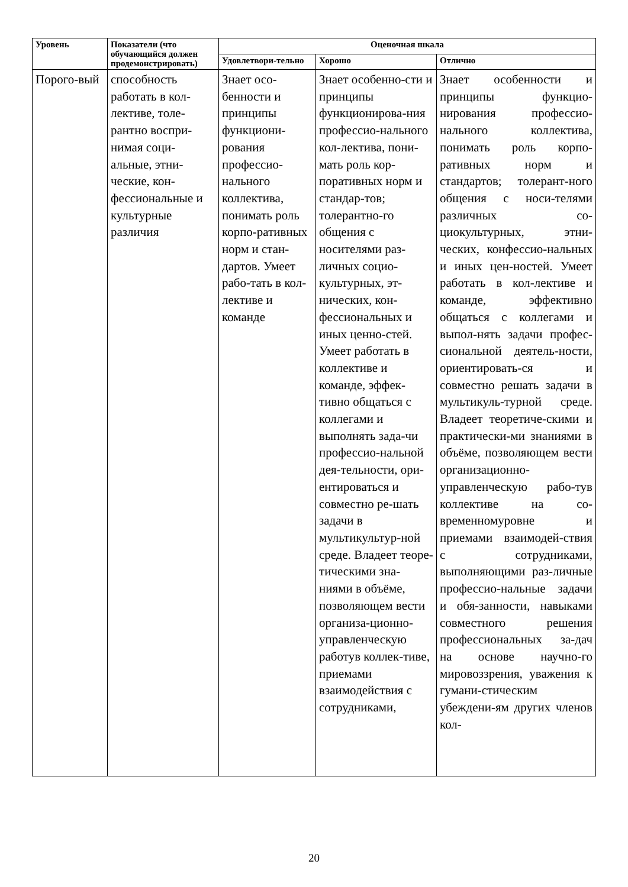| Уровень | Показатели (что обучающийся должен продемонстрировать) | Оценочная шкала | | |
| --- | --- | --- | --- | --- |
| | | Удовлетвори-тельно | Хорошо | Отлично |
| Порого-вый | способность работать в кол-лективе, толе-рантно воспри-нимая соци-альные, этни-ческие, кон-фессиональные и культурные различия | Знает осо-бенности и принципы функциони-рования профессио-нального коллектива, понимать роль корпо-ративных норм и стан-дартов. Умеет рабо-тать в кол-лективе и команде | Знает особенно-сти и принципы функционирова-ния профессио-нального кол-лектива, пони-мать роль кор-поративных норм и стандар-тов; толерантно-го общения с носителями раз-личных социо-культурных, эт-нических, кон-фессиональных и иных ценно-стей. Умеет работать в коллективе и команде, эффек-тивно общаться с коллегами и выполнять зада-чи профессио-нальной дея-тельности, ори-ентироваться и совместно ре-шать задачи в мультикультур-ной среде. Владеет теоре-тическими зна-ниями в объёме, позволяющем вести организа-ционно-управленческую работув коллек-тиве, приемами взаимодействия с сотрудниками, | Знает особенности и принципы функцио-нирования профессио-нального коллектива, понимать роль корпо-ративных норм и стандартов; толерант-ного общения с носи-телями различных со-циокультурных, этни-ческих, конфессио-нальных и иных цен-ностей. Умеет работать в кол-лективе и команде, эффективно общаться с коллегами и выпол-нять задачи профес-сиональной деятель-ности, ориентировать-ся и совместно решать задачи в мультикуль-турной среде. Владеет теоретиче-скими и практически-ми знаниями в объёме, позволяющем вести организационно-управленческую рабо-тув коллективе на со-временномуровне и приемами взаимодей-ствия с сотрудниками, выполняющими раз-личные профессио-нальные задачи и обя-занности, навыками совместного решения профессиональных за-дач на основе научно-го мировоззрения, уважения к гумани-стическим убеждени-ям других членов кол- |
20